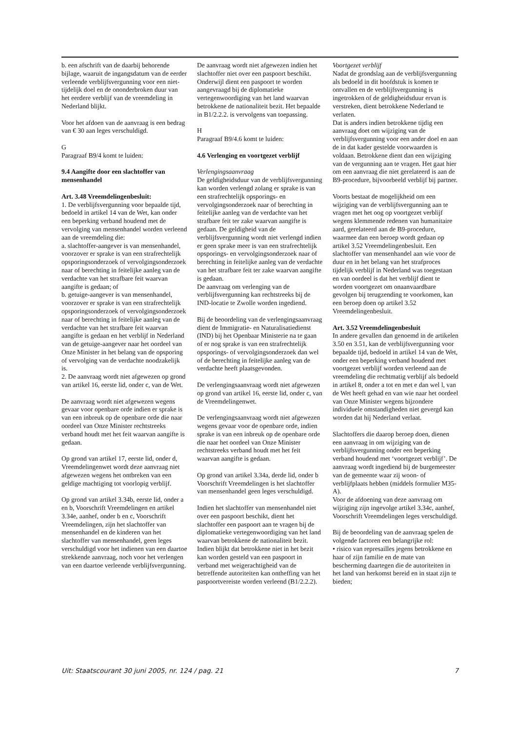b. een afschrift van de daarbij behorende bijlage, waaruit de ingangsdatum van de eerder verleende verblijfsvergunning voor een niet-tijdelijk doel en de ononderbroken duur van het eerdere verblijf van de vreemdeling in Nederland blijkt.
Voor het afdoen van de aanvraag is een bedrag van € 30 aan leges verschuldigd.
G
Paragraaf B9/4 komt te luiden:
9.4 Aangifte door een slachtoffer van mensenhandel
Art. 3.48 Vreemdelingenbesluit:
1. De verblijfsvergunning voor bepaalde tijd, bedoeld in artikel 14 van de Wet, kan onder een beperking verband houdend met de vervolging van mensenhandel worden verleend aan de vreemdeling die:
a. slachtoffer-aangever is van mensenhandel, voorzover er sprake is van een strafrechtelijk opsporingsonderzoek of vervolgingsonderzoek naar of berechting in feitelijke aanleg van de verdachte van het strafbare feit waarvan aangifte is gedaan; of
b. getuige-aangever is van mensenhandel, voorzover er sprake is van een strafrechtelijk opsporingsonderzoek of vervolgingsonderzoek naar of berechting in feitelijke aanleg van de verdachte van het strafbare feit waarvan aangifte is gedaan en het verblijf in Nederland van de getuige-aangever naar het oordeel van Onze Minister in het belang van de opsporing of vervolging van de verdachte noodzakelijk is.
2. De aanvraag wordt niet afgewezen op grond van artikel 16, eerste lid, onder c, van de Wet.
De aanvraag wordt niet afgewezen wegens gevaar voor openbare orde indien er sprake is van een inbreuk op de openbare orde die naar oordeel van Onze Minister rechtstreeks verband houdt met het feit waarvan aangifte is gedaan.
Op grond van artikel 17, eerste lid, onder d, Vreemdelingenwet wordt deze aanvraag niet afgewezen wegens het ontbreken van een geldige machtiging tot voorlopig verblijf.
Op grond van artikel 3.34b, eerste lid, onder a en b, Voorschrift Vreemdelingen en artikel 3.34e, aanhef, onder b en c, Voorschrift Vreemdelingen, zijn het slachtoffer van mensenhandel en de kinderen van het slachtoffer van mensenhandel, geen leges verschuldigd voor het indienen van een daartoe strekkende aanvraag, noch voor het verlengen van een daartoe verleende verblijfsvergunning.
De aanvraag wordt niet afgewezen indien het slachtoffer niet over een paspoort beschikt. Onderwijl dient een paspoort te worden aangevraagd bij de diplomatieke vertegenwoordiging van het land waarvan betrokkene de nationaliteit bezit. Het bepaalde in B1/2.2.2. is vervolgens van toepassing.
H
Paragraaf B9/4.6 komt te luiden:
4.6 Verlenging en voortgezet verblijf
Verlengingsaanvraag
De geldigheidsduur van de verblijfsvergunning kan worden verlengd zolang er sprake is van een strafrechtelijk opsporings- en vervolgingsonderzoek naar of berechting in feitelijke aanleg van de verdachte van het strafbare feit ter zake waarvan aangifte is gedaan. De geldigheid van de verblijfsvergunning wordt niet verlengd indien er geen sprake meer is van een strafrechtelijk opsporings- en vervolgingsonderzoek naar of berechting in feitelijke aanleg van de verdachte van het strafbare feit ter zake waarvan aangifte is gedaan.
De aanvraag om verlenging van de verblijfsvergunning kan rechtstreeks bij de IND-locatie te Zwolle worden ingediend.
Bij de beoordeling van de verlengingsaanvraag dient de Immigratie- en Naturalisatiedienst (IND) bij het Openbaar Ministerie na te gaan of er nog sprake is van een strafrechtelijk opsporings- of vervolgingsonderzoek dan wel of de berechting in feitelijke aanleg van de verdachte heeft plaatsgevonden.
De verlengingsaanvraag wordt niet afgewezen op grond van artikel 16, eerste lid, onder c, van de Vreemdelingenwet.
De verlengingsaanvraag wordt niet afgewezen wegens gevaar voor de openbare orde, indien sprake is van een inbreuk op de openbare orde die naar het oordeel van Onze Minister rechtstreeks verband houdt met het feit waarvan aangifte is gedaan.
Op grond van artikel 3.34a, derde lid, onder b Voorschrift Vreemdelingen is het slachtoffer van mensenhandel geen leges verschuldigd.
Indien het slachtoffer van mensenhandel niet over een paspoort beschikt, dient het slachtoffer een paspoort aan te vragen bij de diplomatieke vertegenwoordiging van het land waarvan betrokkene de nationaliteit bezit. Indien blijkt dat betrokkene niet in het bezit kan worden gesteld van een paspoort in verband met weigerachtigheid van de betreffende autoriteiten kan ontheffing van het paspoortvereiste worden verleend (B1/2.2.2).
Voortgezet verblijf
Nadat de grondslag aan de verblijfsvergunning als bedoeld in dit hoofdstuk is komen te ontvallen en de verblijfsvergunning is ingetrokken of de geldigheidsduur ervan is verstreken, dient betrokkene Nederland te verlaten.
Dat is anders indien betrokkene tijdig een aanvraag doet om wijziging van de verblijfsvergunning voor een ander doel en aan de in dat kader gestelde voorwaarden is voldaan. Betrokkene dient dan een wijziging van de vergunning aan te vragen. Het gaat hier om een aanvraag die niet gerelateerd is aan de B9-procedure, bijvoorbeeld verblijf bij partner.
Voorts bestaat de mogelijkheid om een wijziging van de verblijfsvergunning aan te vragen met het oog op voortgezet verblijf wegens klemmende redenen van humanitaire aard, gerelateerd aan de B9-procedure, waarmee dan een beroep wordt gedaan op artikel 3.52 Vreemdelingenbesluit. Een slachtoffer van mensenhandel aan wie voor de duur en in het belang van het strafproces tijdelijk verblijf in Nederland was toegestaan en van oordeel is dat het verblijf dient te worden voortgezet om onaanvaardbare gevolgen bij terugzending te voorkomen, kan een beroep doen op artikel 3.52 Vreemdelingenbesluit.
Art. 3.52 Vreemdelingenbesluit
In andere gevallen dan genoemd in de artikelen 3.50 en 3.51, kan de verblijfsvergunning voor bepaalde tijd, bedoeld in artikel 14 van de Wet, onder een beperking verband houdend met voortgezet verblijf worden verleend aan de vreemdeling die rechtmatig verblijf als bedoeld in artikel 8, onder a tot en met e dan wel l, van de Wet heeft gehad en van wie naar het oordeel van Onze Minister wegens bijzondere individuele omstandigheden niet gevergd kan worden dat hij Nederland verlaat.
Slachtoffers die daarop beroep doen, dienen een aanvraag in om wijziging van de verblijfsvergunning onder een beperking verband houdend met ‘voortgezet verblijf’. De aanvraag wordt ingediend bij de burgemeester van de gemeente waar zij woon- of verblijfplaats hebben (middels formulier M35-A).
Voor de afdoening van deze aanvraag om wijziging zijn ingevolge artikel 3.34c, aanhef, Voorschrift Vreemdelingen leges verschuldigd.
Bij de beoordeling van de aanvraag spelen de volgende factoren een belangrijke rol:
• risico van represailles jegens betrokkene en haar of zijn familie en de mate van bescherming daartegen die de autoriteiten in het land van herkomst bereid en in staat zijn te bieden;
Uit: Staatscourant 30 juni 2005, nr. 124 / pag. 21 7